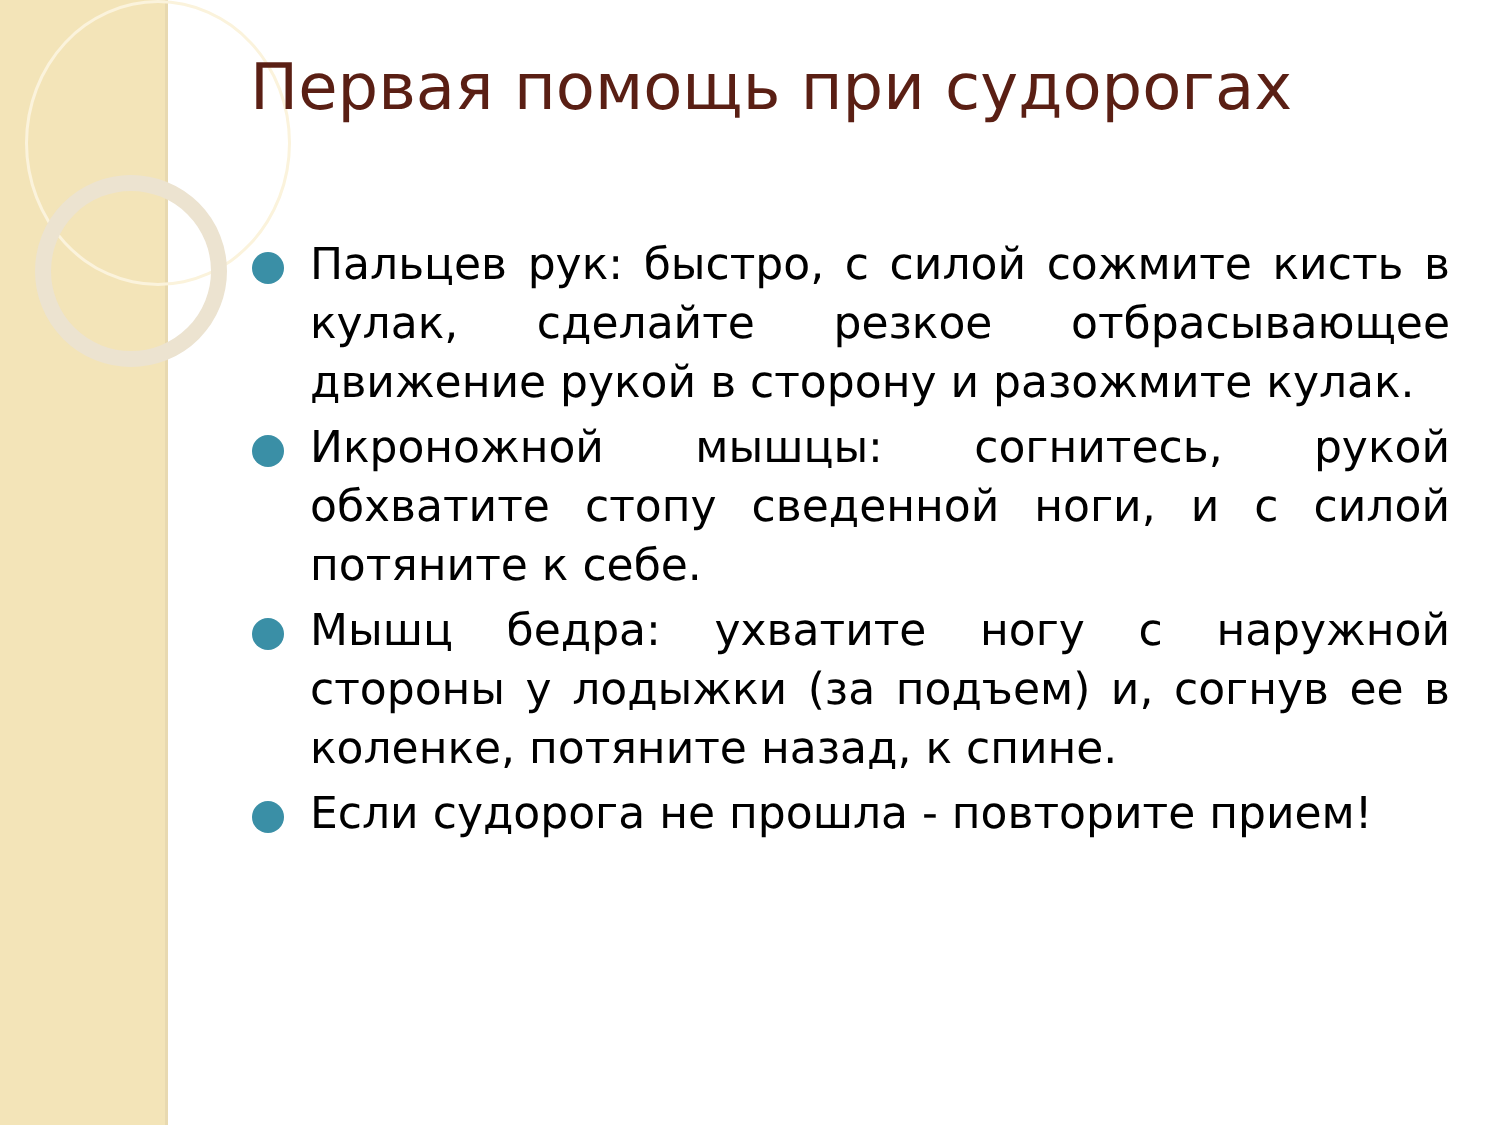Первая помощь при судорогах
Пальцев рук: быстро, с силой сожмите кисть в кулак, сделайте резкое отбрасывающее движение рукой в сторону и разожмите кулак.
Икроножной мышцы: согнитесь, рукой обхватите стопу сведенной ноги, и с силой потяните к себе.
Мышц бедра: ухватите ногу с наружной стороны у лодыжки (за подъем) и, согнув ее в коленке, потяните назад, к спине.
Если судорога не прошла - повторите прием!